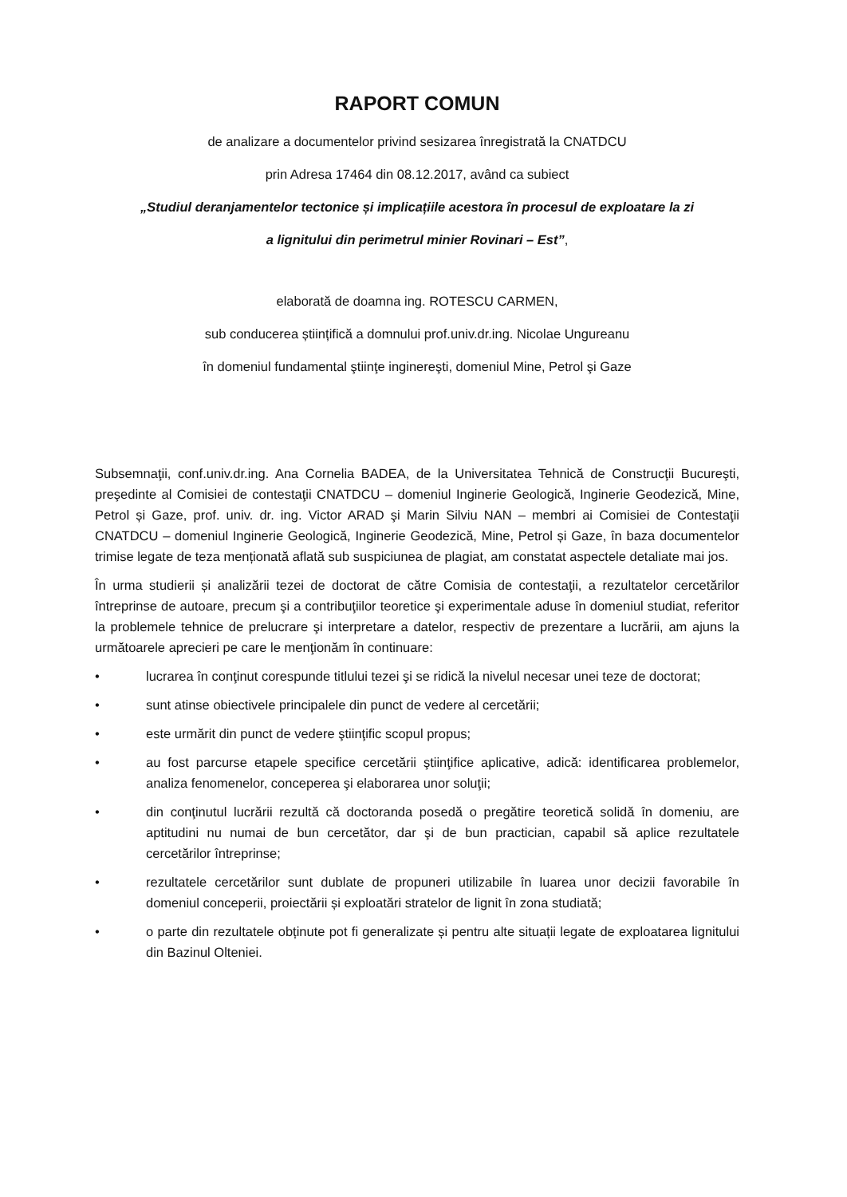RAPORT COMUN
de analizare a documentelor privind sesizarea înregistrată la CNATDCU
prin Adresa 17464 din 08.12.2017, având ca subiect
„Studiul deranjamentelor tectonice și implicațiile acestora în procesul de exploatare la zi
a lignitului din perimetrul minier Rovinari – Est”,
elaborată de doamna ing. ROTESCU CARMEN,
sub conducerea științifică a domnului prof.univ.dr.ing. Nicolae Ungureanu
în domeniul fundamental ştiinţe inginereşti, domeniul Mine, Petrol şi Gaze
Subsemnaţii, conf.univ.dr.ing. Ana Cornelia BADEA, de la Universitatea Tehnică de Construcţii Bucureşti, preşedinte al Comisiei de contestaţii CNATDCU – domeniul Inginerie Geologică, Inginerie Geodezică, Mine, Petrol și Gaze, prof. univ. dr. ing. Victor ARAD şi Marin Silviu NAN – membri ai Comisiei de Contestaţii CNATDCU – domeniul Inginerie Geologică, Inginerie Geodezică, Mine, Petrol și Gaze, în baza documentelor trimise legate de teza menționată aflată sub suspiciunea de plagiat, am constatat aspectele detaliate mai jos.
În urma studierii și analizării tezei de doctorat de către Comisia de contestaţii, a rezultatelor cercetărilor întreprinse de autoare, precum şi a contribuţiilor teoretice şi experimentale aduse în domeniul studiat, referitor la problemele tehnice de prelucrare şi interpretare a datelor, respectiv de prezentare a lucrării, am ajuns la următoarele aprecieri pe care le menţionăm în continuare:
• lucrarea în conţinut corespunde titlului tezei şi se ridică la nivelul necesar unei teze de doctorat;
• sunt atinse obiectivele principalele din punct de vedere al cercetării;
• este urmărit din punct de vedere ştiinţific scopul propus;
• au fost parcurse etapele specifice cercetării ştiinţifice aplicative, adică: identificarea problemelor, analiza fenomenelor, conceperea şi elaborarea unor soluţii;
• din conţinutul lucrării rezultă că doctoranda posedă o pregătire teoretică solidă în domeniu, are aptitudini nu numai de bun cercetător, dar şi de bun practician, capabil să aplice rezultatele cercetărilor întreprinse;
• rezultatele cercetărilor sunt dublate de propuneri utilizabile în luarea unor decizii favorabile în domeniul conceperii, proiectării și exploatări stratelor de lignit în zona studiată;
• o parte din rezultatele obținute pot fi generalizate și pentru alte situații legate de exploatarea lignitului din Bazinul Olteniei.